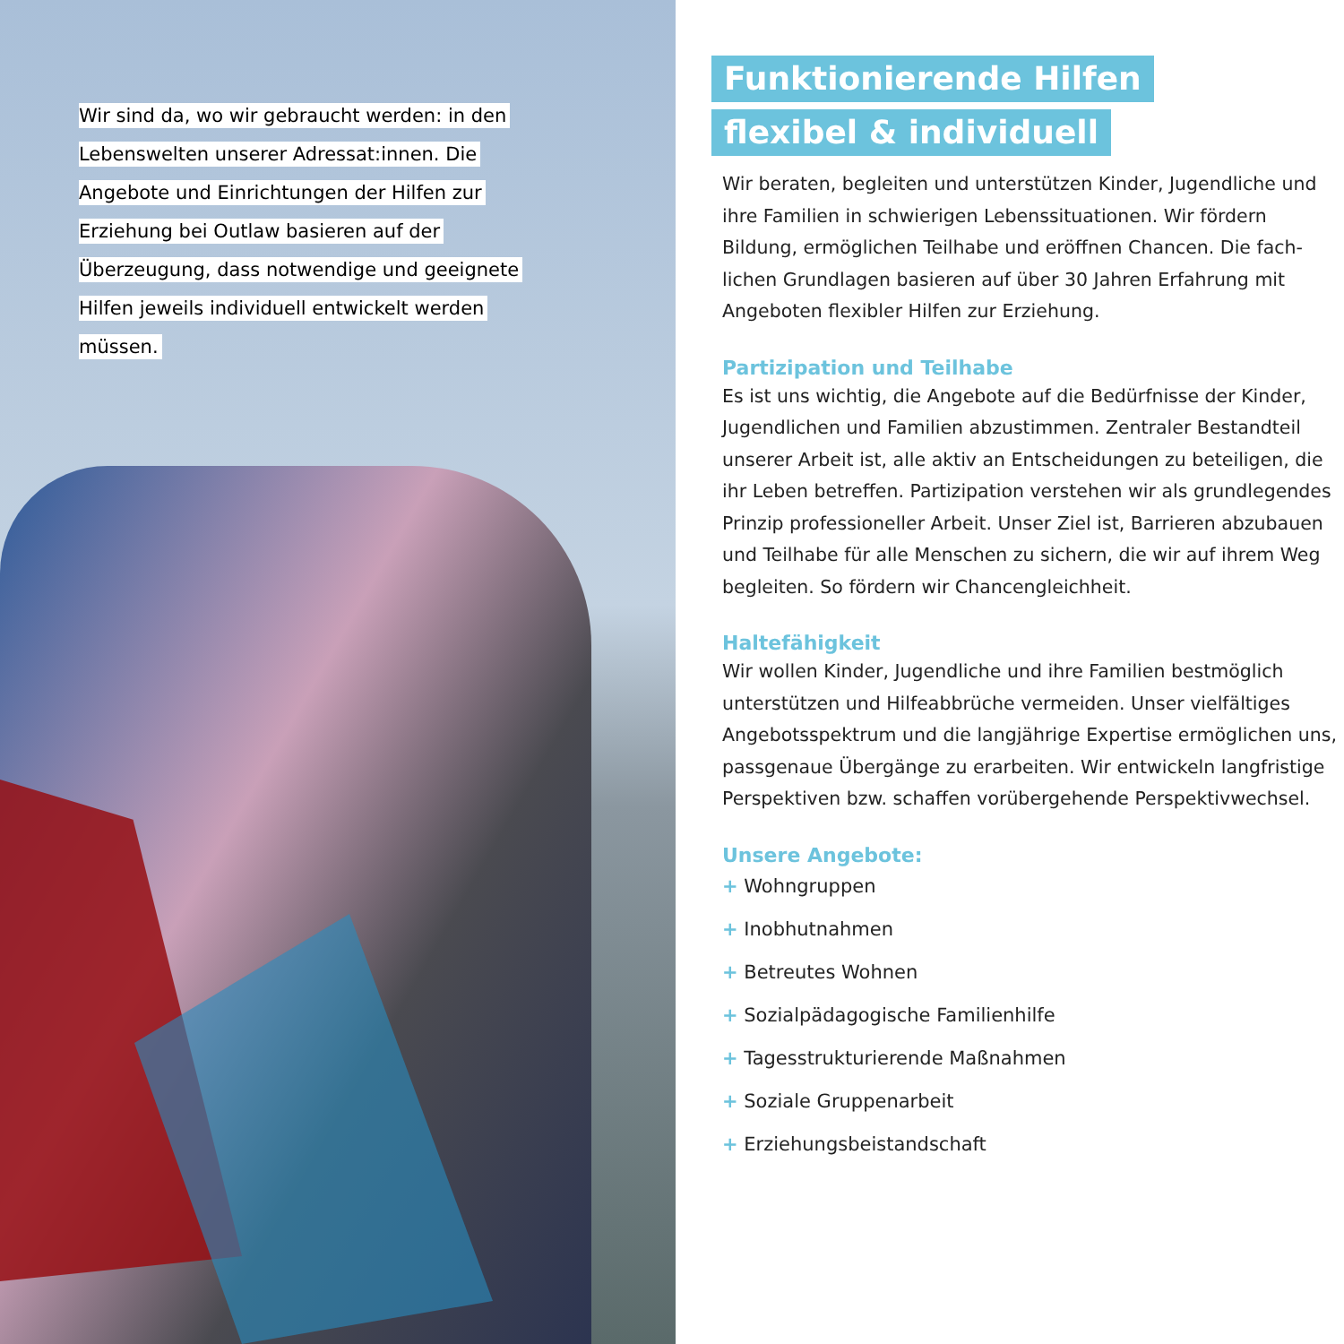Wir sind da, wo wir gebraucht werden: in den Lebenswelten unserer Adressat:innen. Die Angebote und Einrichtungen der Hilfen zur Erziehung bei Outlaw basieren auf der Überzeugung, dass notwendige und geeignete Hilfen jeweils individuell entwickelt werden müssen.
Funktionierende Hilfen
flexibel & individuell
Wir beraten, begleiten und unterstützen Kinder, Jugendliche und ihre Familien in schwierigen Lebenssituationen. Wir fördern Bildung, ermöglichen Teilhabe und eröffnen Chancen. Die fach­lichen Grundlagen basieren auf über 30 Jahren Erfahrung mit Angeboten flexibler Hilfen zur Erziehung.
Partizipation und Teilhabe
Es ist uns wichtig, die Angebote auf die Bedürfnisse der Kinder, Jugendlichen und Familien abzustimmen. Zentraler Bestandteil unserer Arbeit ist, alle aktiv an Entscheidungen zu beteiligen, die ihr Leben betreffen. Partizipation verstehen wir als grundlegendes Prinzip professioneller Arbeit. Unser Ziel ist, Barrieren abzubauen und Teilhabe für alle Menschen zu sichern, die wir auf ihrem Weg begleiten. So fördern wir Chancengleichheit.
Haltefähigkeit
Wir wollen Kinder, Jugendliche und ihre Familien bestmöglich unterstützen und Hilfeabbrüche vermeiden. Unser vielfältiges Angebotsspektrum und die langjährige Expertise ermöglichen uns, passgenaue Übergänge zu erarbeiten. Wir entwickeln langfristige Perspektiven bzw. schaffen vorübergehende Perspektivwechsel.
Unsere Angebote:
+ Wohngruppen
+ Inobhutnahmen
+ Betreutes Wohnen
+ Sozialpädagogische Familienhilfe
+ Tagesstrukturierende Maßnahmen
+ Soziale Gruppenarbeit
+ Erziehungsbeistandschaft